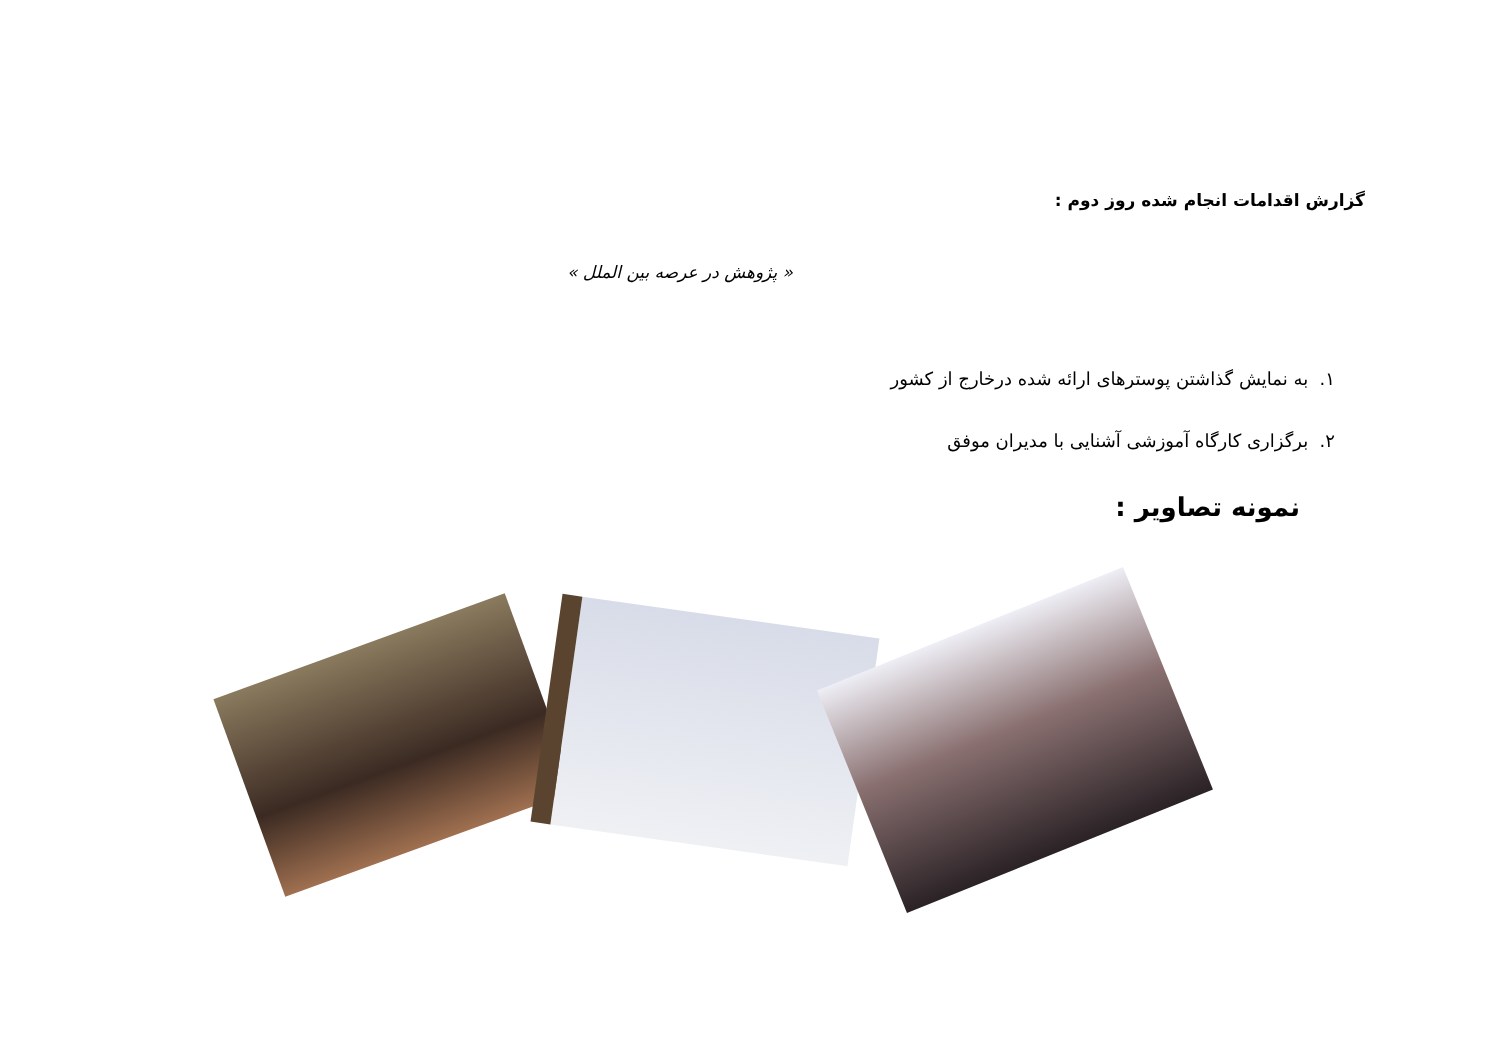گزارش اقدامات انجام شده روز دوم :
« پژوهش در عرصه بین الملل »
۱. به نمایش گذاشتن پوسترهای ارائه شده درخارج از کشور
۲. برگزاری کارگاه آموزشی آشنایی با مدیران موفق
نمونه تصاویر :